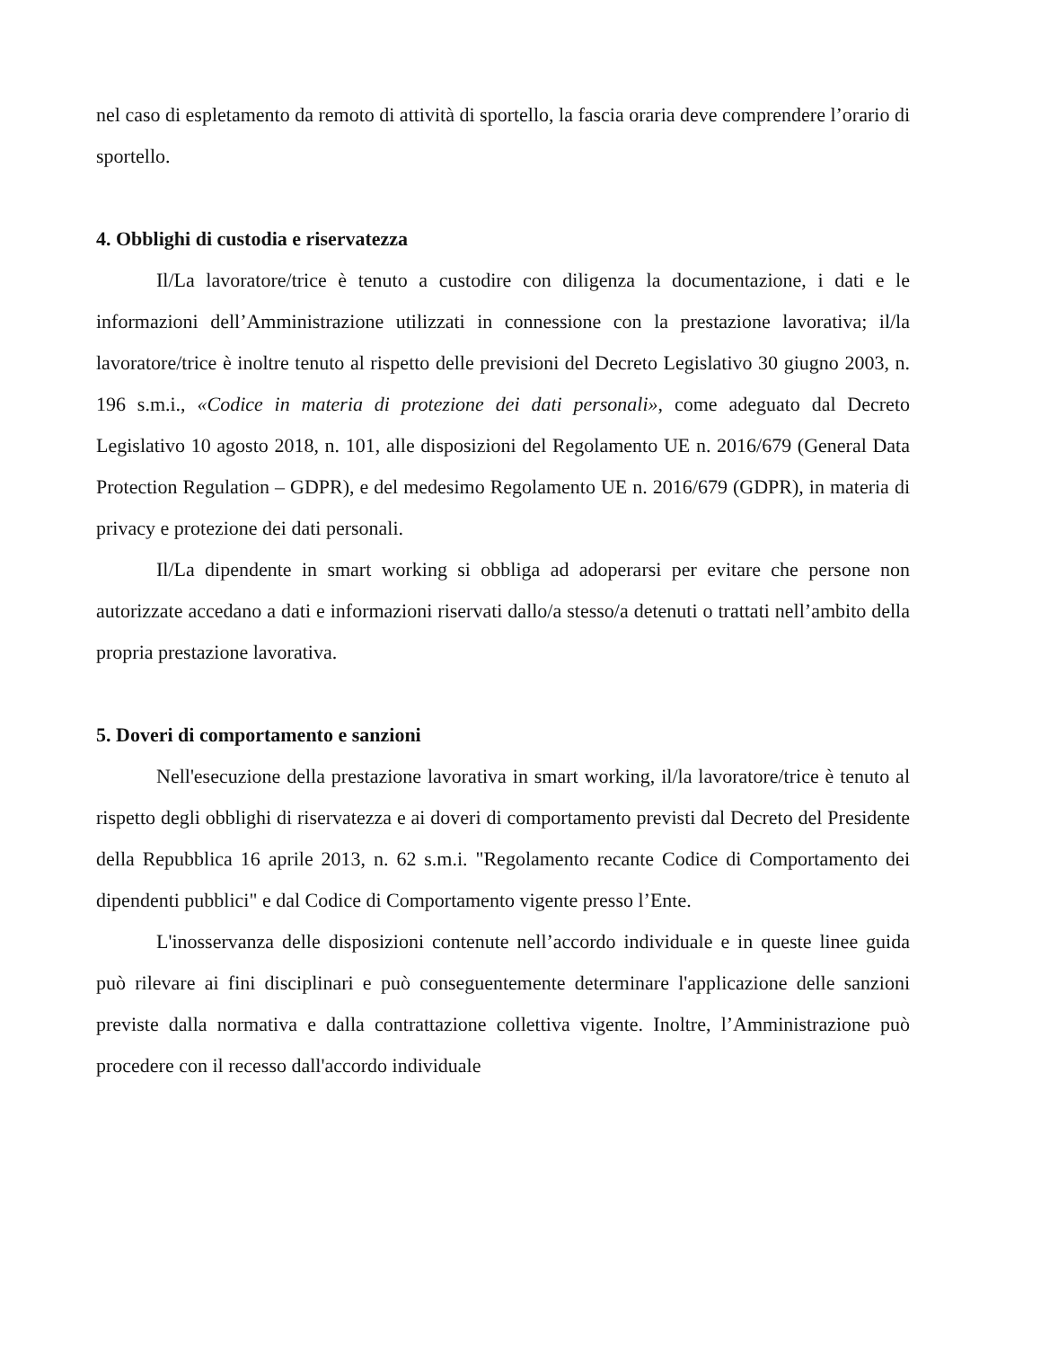nel caso di espletamento da remoto di attività di sportello, la fascia oraria deve comprendere l’orario di sportello.
4. Obblighi di custodia e riservatezza
Il/La lavoratore/trice è tenuto a custodire con diligenza la documentazione, i dati e le informazioni dell’Amministrazione utilizzati in connessione con la prestazione lavorativa; il/la lavoratore/trice è inoltre tenuto al rispetto delle previsioni del Decreto Legislativo 30 giugno 2003, n. 196 s.m.i., «Codice in materia di protezione dei dati personali», come adeguato dal Decreto Legislativo 10 agosto 2018, n. 101, alle disposizioni del Regolamento UE n. 2016/679 (General Data Protection Regulation – GDPR), e del medesimo Regolamento UE n. 2016/679 (GDPR), in materia di privacy e protezione dei dati personali.
Il/La dipendente in smart working si obbliga ad adoperarsi per evitare che persone non autorizzate accedano a dati e informazioni riservati dallo/a stesso/a detenuti o trattati nell’ambito della propria prestazione lavorativa.
5. Doveri di comportamento e sanzioni
Nell'esecuzione della prestazione lavorativa in smart working, il/la lavoratore/trice è tenuto al rispetto degli obblighi di riservatezza e ai doveri di comportamento previsti dal Decreto del Presidente della Repubblica 16 aprile 2013, n. 62 s.m.i. "Regolamento recante Codice di Comportamento dei dipendenti pubblici" e dal Codice di Comportamento vigente presso l’Ente.
L'inosservanza delle disposizioni contenute nell’accordo individuale e in queste linee guida può rilevare ai fini disciplinari e può conseguentemente determinare l'applicazione delle sanzioni previste dalla normativa e dalla contrattazione collettiva vigente. Inoltre, l’Amministrazione può procedere con il recesso dall'accordo individuale